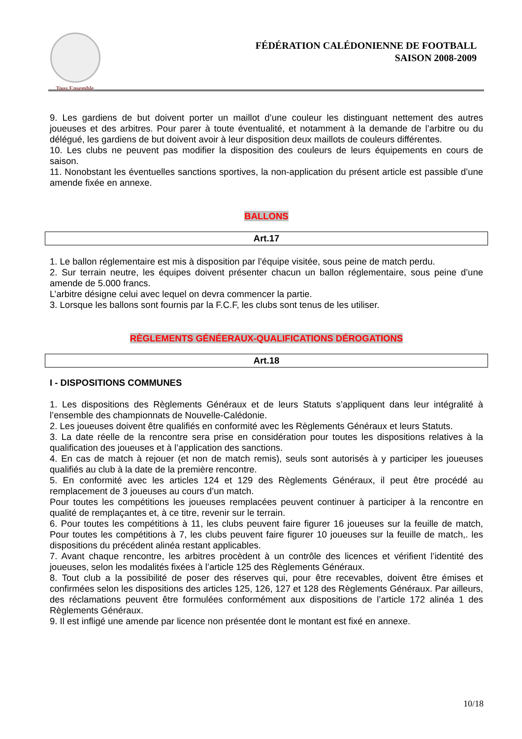Tous Ensemble
FÉDÉRATION CALÉDONIENNE DE FOOTBALL
SAISON 2008-2009
9. Les gardiens de but doivent porter un maillot d’une couleur les distinguant nettement des autres joueuses et des arbitres. Pour parer à toute éventualité, et notamment à la demande de l’arbitre ou du délégué, les gardiens de but doivent avoir à leur disposition deux maillots de couleurs différentes.
10. Les clubs ne peuvent pas modifier la disposition des couleurs de leurs équipements en cours de saison.
11. Nonobstant les éventuelles sanctions sportives, la non-application du présent article est passible d’une amende fixée en annexe.
BALLONS
Art.17
1. Le ballon réglementaire est mis à disposition par l’équipe visitée, sous peine de match perdu.
2. Sur terrain neutre, les équipes doivent présenter chacun un ballon réglementaire, sous peine d’une amende de 5.000 francs.
L’arbitre désigne celui avec lequel on devra commencer la partie.
3. Lorsque les ballons sont fournis par la F.C.F, les clubs sont tenus de les utiliser.
RÈGLEMENTS GÉNÉERAUX-QUALIFICATIONS DÉROGATIONS
Art.18
I - DISPOSITIONS COMMUNES
1. Les dispositions des Règlements Généraux et de leurs Statuts s’appliquent dans leur intégralité à l’ensemble des championnats de Nouvelle-Calédonie.
2. Les joueuses doivent être qualifiés en conformité avec les Règlements Généraux et leurs Statuts.
3. La date réelle de la rencontre sera prise en considération pour toutes les dispositions relatives à la qualification des joueuses et à l’application des sanctions.
4. En cas de match à rejouer (et non de match remis), seuls sont autorisés à y participer les joueuses qualifiés au club à la date de la première rencontre.
5. En conformité avec les articles 124 et 129 des Règlements Généraux, il peut être procédé au remplacement de 3 joueuses au cours d’un match.
Pour toutes les compétitions les joueuses remplacées peuvent continuer à participer à la rencontre en qualité de remplaçantes et, à ce titre, revenir sur le terrain.
6. Pour toutes les compétitions à 11, les clubs peuvent faire figurer 16 joueuses sur la feuille de match, Pour toutes les compétitions à 7, les clubs peuvent faire figurer 10 joueuses sur la feuille de match,. les dispositions du précédent alinéa restant applicables.
7. Avant chaque rencontre, les arbitres procèdent à un contrôle des licences et vérifient l’identité des joueuses, selon les modalités fixées à l’article 125 des Règlements Généraux.
8. Tout club a la possibilité de poser des réserves qui, pour être recevables, doivent être émises et confirmées selon les dispositions des articles 125, 126, 127 et 128 des Règlements Généraux. Par ailleurs, des réclamations peuvent être formulées conformément aux dispositions de l’article 172 alinéa 1 des Règlements Généraux.
9. Il est infligé une amende par licence non présentée dont le montant est fixé en annexe.
10/18